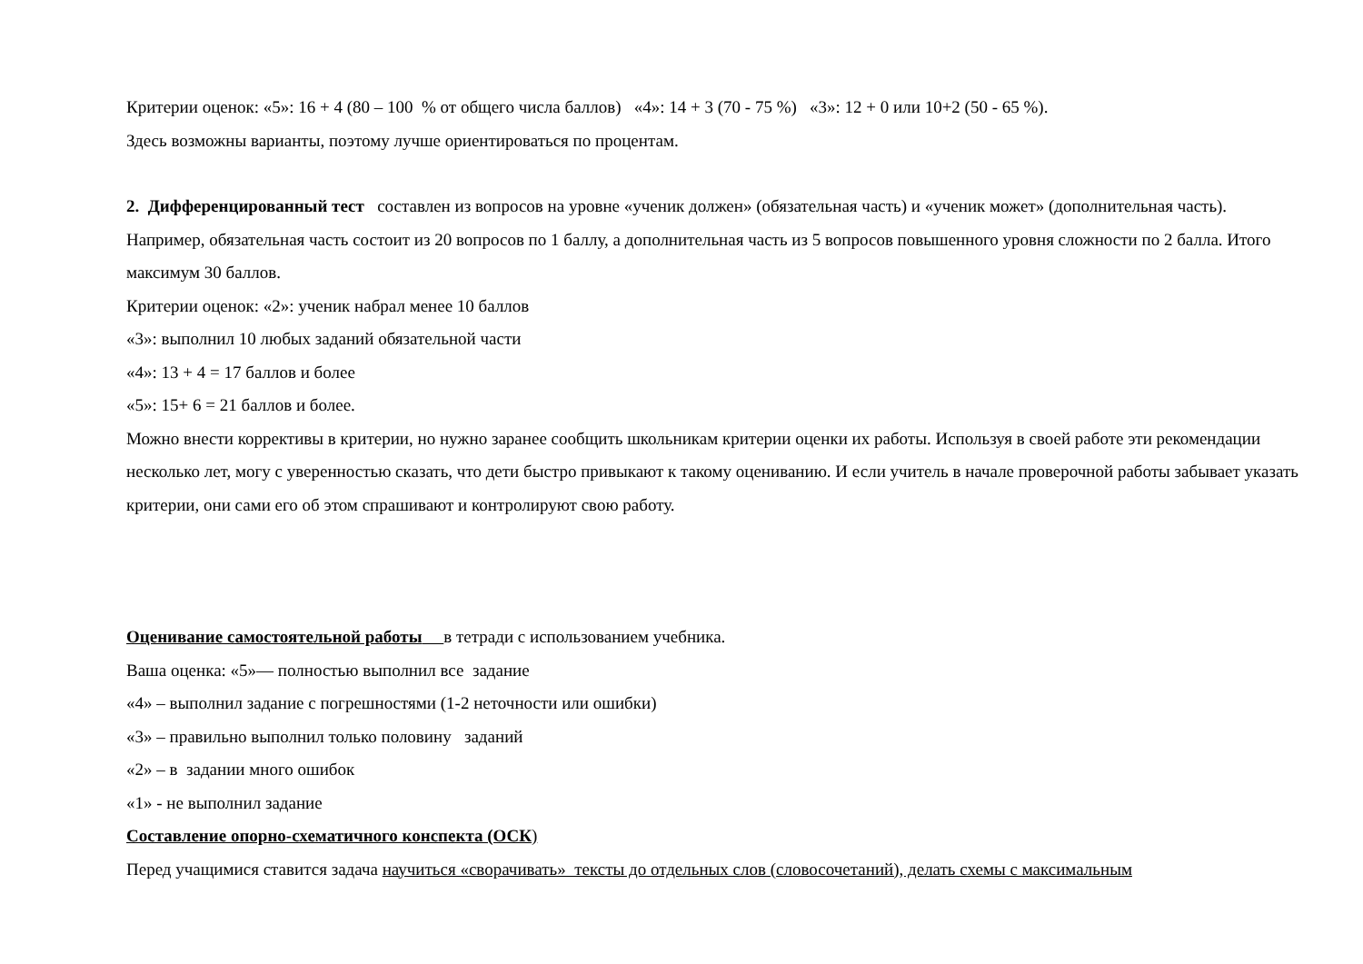Критерии оценок: «5»: 16 + 4 (80 – 100 % от общего числа баллов) «4»: 14 + 3 (70 - 75 %) «3»: 12 + 0 или 10+2 (50 - 65 %).
Здесь возможны варианты, поэтому лучше ориентироваться по процентам.
2. Дифференцированный тест составлен из вопросов на уровне «ученик должен» (обязательная часть) и «ученик может» (дополнительная часть). Например, обязательная часть состоит из 20 вопросов по 1 баллу, а дополнительная часть из 5 вопросов повышенного уровня сложности по 2 балла. Итого максимум 30 баллов.
Критерии оценок: «2»: ученик набрал менее 10 баллов
«3»: выполнил 10 любых заданий обязательной части
«4»: 13 + 4 = 17 баллов и более
«5»: 15+ 6 = 21 баллов и более.
Можно внести коррективы в критерии, но нужно заранее сообщить школьникам критерии оценки их работы. Используя в своей работе эти рекомендации несколько лет, могу с уверенностью сказать, что дети быстро привыкают к такому оцениванию. И если учитель в начале проверочной работы забывает указать критерии, они сами его об этом спрашивают и контролируют свою работу.
Оценивание самостоятельной работы в тетради с использованием учебника.
Ваша оценка: «5»— полностью выполнил все задание
«4» – выполнил задание с погрешностями (1-2 неточности или ошибки)
«3» – правильно выполнил только половину заданий
«2» – в задании много ошибок
«1» - не выполнил задание
Составление опорно-схематичного конспекта (ОСК)
Перед учащимися ставится задача научиться «сворачивать» тексты до отдельных слов (словосочетаний), делать схемы с максимальным